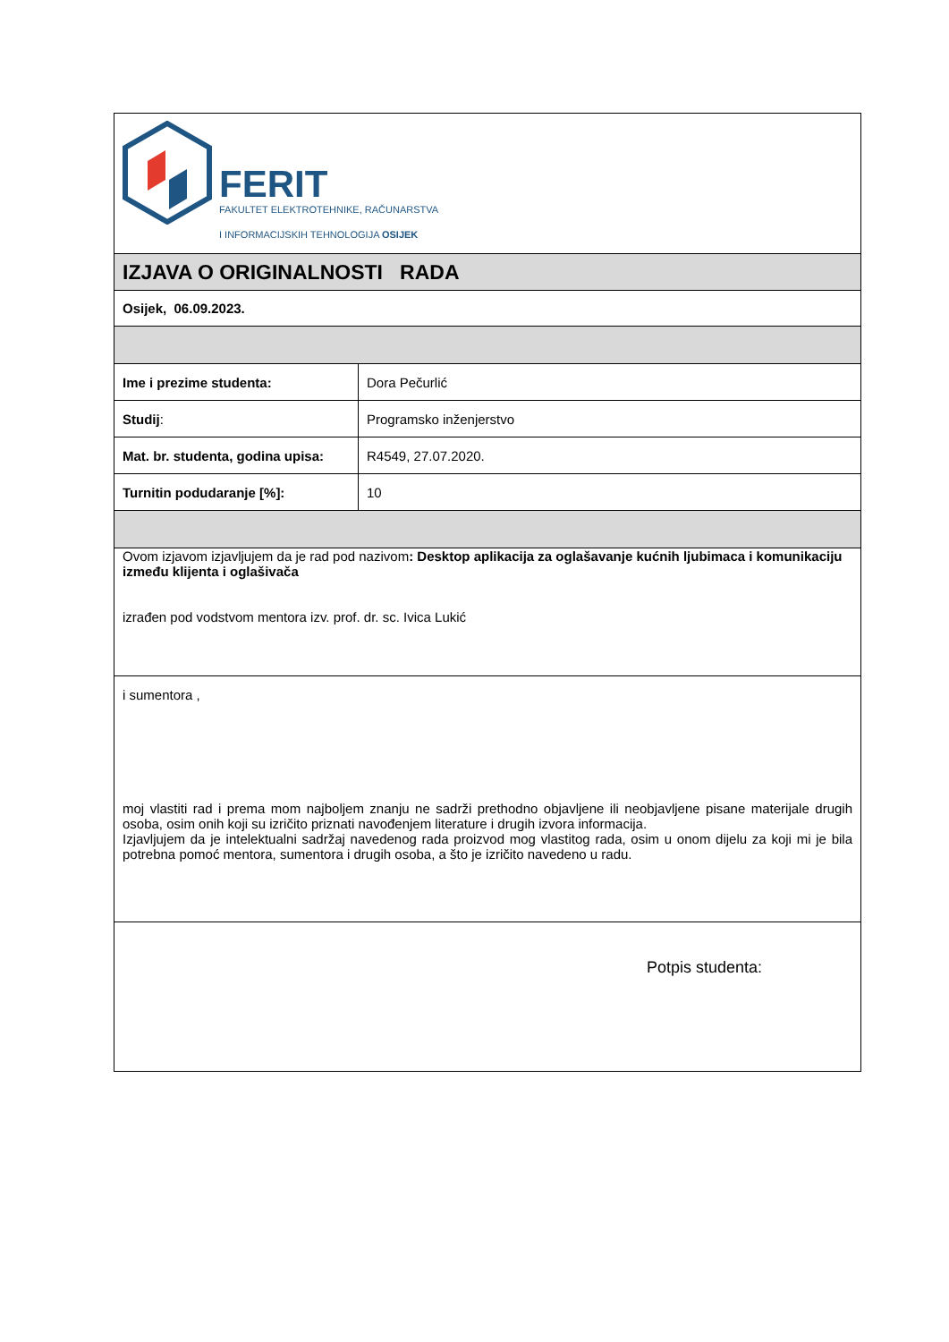| FERIT FAKULTET ELEKTROTEHNIKE, RAČUNARSTVA I INFORMACIJSKIH TEHNOLOGIJA OSIJEK | |
| IZJAVA O ORIGINALNOSTI RADA | |
| Osijek, 06.09.2023. | |
| Ime i prezime studenta: | Dora Pečurlić |
| Studij : | Programsko inženjerstvo |
| Mat. br. studenta, godina upisa: | R4549, 27.07.2020. |
| Turnitin podudaranje [%]: | 10 |
| Ovom izjavom izjavljujem da je rad pod nazivom : Desktop aplikacija za oglašavanje kućnih ljubimaca i komunikaciju između klijenta i oglašivača izrađen pod vodstvom mentora izv. prof. dr. sc. Ivica Lukić | |
| i sumentora , moj vlastiti rad i prema mom najboljem znanju ne sadrži prethodno objavljene ili neobjavljene pisane materijale drugih osoba, osim onih koji su izričito priznati navođenjem literature i drugih izvora informacija. Izjavljujem da je intelektualni sadržaj navedenog rada proizvod mog vlastitog rada, osim u onom dijelu za koji mi je bila potrebna pomoć mentora, sumentora i drugih osoba, a što je izričito navedeno u radu. | |
| Potpis studenta: | |